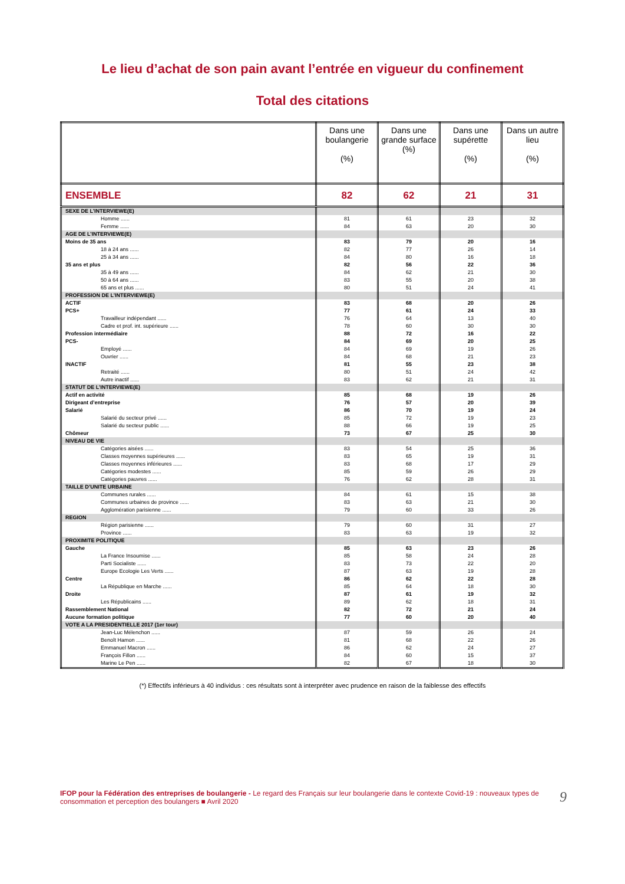Le lieu d’achat de son pain avant l’entrée en vigueur du confinement
Total des citations
| | Dans une boulangerie (%) | Dans une grande surface (%) | Dans une supérette (%) | Dans un autre lieu (%) |
| --- | --- | --- | --- | --- |
| ENSEMBLE | 82 | 62 | 21 | 31 |
| SEXE DE L’INTERVIEWE(E) | | | | |
| Homme ...... | 81 | 61 | 23 | 32 |
| Femme ...... | 84 | 63 | 20 | 30 |
| AGE DE L’INTERVIEWE(E) | | | | |
| Moins de 35 ans | 83 | 79 | 20 | 16 |
| 18 à 24 ans ...... | 82 | 77 | 26 | 14 |
| 25 à 34 ans ...... | 84 | 80 | 16 | 18 |
| 35 ans et plus | 82 | 56 | 22 | 36 |
| 35 à 49 ans ...... | 84 | 62 | 21 | 30 |
| 50 à 64 ans ...... | 83 | 55 | 20 | 38 |
| 65 ans et plus ...... | 80 | 51 | 24 | 41 |
| PROFESSION DE L’INTERVIEWE(E) | | | | |
| ACTIF | 83 | 68 | 20 | 26 |
| PCS+ | 77 | 61 | 24 | 33 |
| Travailleur indépendant ...... | 76 | 64 | 13 | 40 |
| Cadre et prof. int. supérieure ...... | 78 | 60 | 30 | 30 |
| Profession intermédiaire | 88 | 72 | 16 | 22 |
| PCS- | 84 | 69 | 20 | 25 |
| Employé ...... | 84 | 69 | 19 | 26 |
| Ouvrier ...... | 84 | 68 | 21 | 23 |
| INACTIF | 81 | 55 | 23 | 38 |
| Retraité ...... | 80 | 51 | 24 | 42 |
| Autre inactif ...... | 83 | 62 | 21 | 31 |
| STATUT DE L’INTERVIEWE(E) | | | | |
| Actif en activité | 85 | 68 | 19 | 26 |
| Dirigeant d’entreprise | 76 | 57 | 20 | 39 |
| Salarié | 86 | 70 | 19 | 24 |
| Salarié du secteur privé ...... | 85 | 72 | 19 | 23 |
| Salarié du secteur public ...... | 88 | 66 | 19 | 25 |
| Chômeur | 73 | 67 | 25 | 30 |
| NIVEAU DE VIE | | | | |
| Catégories aisées ...... | 83 | 54 | 25 | 36 |
| Classes moyennes supérieures ...... | 83 | 65 | 19 | 31 |
| Classes moyennes inférieures ...... | 83 | 68 | 17 | 29 |
| Catégories modestes ...... | 85 | 59 | 26 | 29 |
| Catégories pauvres ...... | 76 | 62 | 28 | 31 |
| TAILLE D’UNITE URBAINE | | | | |
| Communes rurales ...... | 84 | 61 | 15 | 38 |
| Communes urbaines de province ...... | 83 | 63 | 21 | 30 |
| Agglomération parisienne ...... | 79 | 60 | 33 | 26 |
| REGION | | | | |
| Région parisienne ...... | 79 | 60 | 31 | 27 |
| Province ...... | 83 | 63 | 19 | 32 |
| PROXIMITE POLITIQUE | | | | |
| Gauche | 85 | 63 | 23 | 26 |
| La France Insoumise ...... | 85 | 58 | 24 | 28 |
| Parti Socialiste ...... | 83 | 73 | 22 | 20 |
| Europe Ecologie Les Verts ...... | 87 | 63 | 19 | 28 |
| Centre | 86 | 62 | 22 | 28 |
| La République en Marche ...... | 85 | 64 | 18 | 30 |
| Droite | 87 | 61 | 19 | 32 |
| Les Républicains ...... | 89 | 62 | 18 | 31 |
| Rassemblement National | 82 | 72 | 21 | 24 |
| Aucune formation politique | 77 | 60 | 20 | 40 |
| VOTE A LA PRESIDENTIELLE 2017 (1er tour) | | | | |
| Jean-Luc Mélenchon ...... | 87 | 59 | 26 | 24 |
| Benoît Hamon ...... | 81 | 68 | 22 | 26 |
| Emmanuel Macron ...... | 86 | 62 | 24 | 27 |
| François Fillon ...... | 84 | 60 | 15 | 37 |
| Marine Le Pen ...... | 82 | 67 | 18 | 30 |
(*) Effectifs inférieurs à 40 individus : ces résultats sont à interpréter avec prudence en raison de la faiblesse des effectifs
IFOP pour la Fédération des entreprises de boulangerie - Le regard des Français sur leur boulangerie dans le contexte Covid-19 : nouveaux types de consommation et perception des boulangers ■ Avril 2020
9